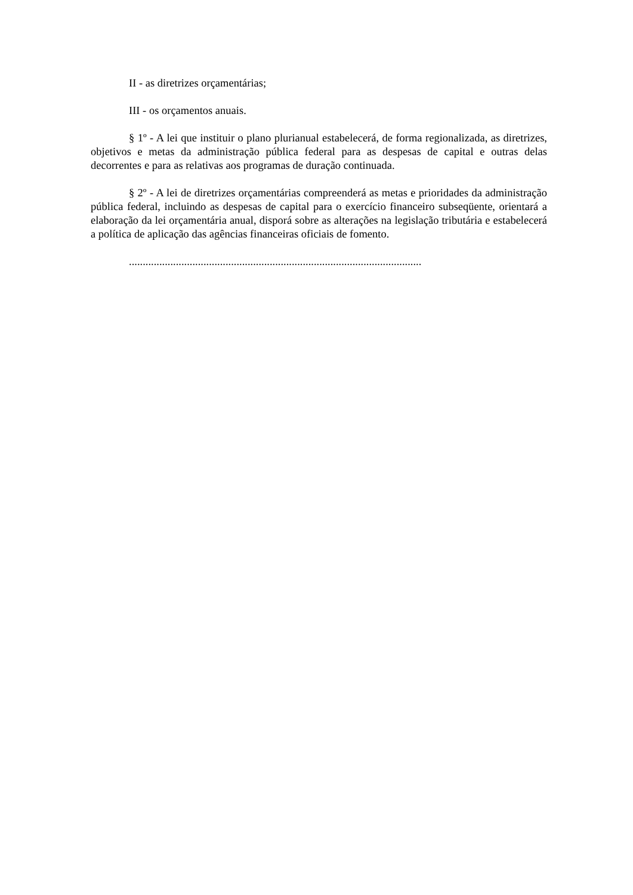II - as diretrizes orçamentárias;
III - os orçamentos anuais.
§ 1º - A lei que instituir o plano plurianual estabelecerá, de forma regionalizada, as diretrizes, objetivos e metas da administração pública federal para as despesas de capital e outras delas decorrentes e para as relativas aos programas de duração continuada.
§ 2º - A lei de diretrizes orçamentárias compreenderá as metas e prioridades da administração pública federal, incluindo as despesas de capital para o exercício financeiro subseqüente, orientará a elaboração da lei orçamentária anual, disporá sobre as alterações na legislação tributária e estabelecerá a política de aplicação das agências financeiras oficiais de fomento.
..........................................................................................................